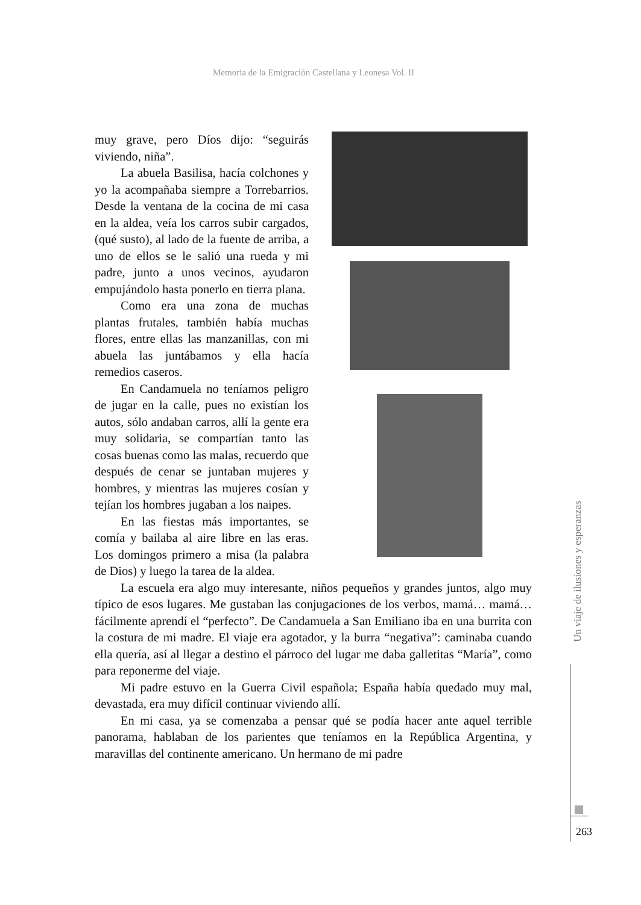Memoria de la Emigración Castellana y Leonesa Vol. II
muy grave, pero Díos dijo: “seguirás viviendo, niña”.
La abuela Basilisa, hacía colchones y yo la acompañaba siempre a Torrebarrios. Desde la ventana de la cocina de mi casa en la aldea, veía los carros subir cargados, (qué susto), al lado de la fuente de arriba, a uno de ellos se le salió una rueda y mi padre, junto a unos vecinos, ayudaron empujándolo hasta ponerlo en tierra plana.
Como era una zona de muchas plantas frutales, también había muchas flores, entre ellas las manzanillas, con mi abuela las juntábamos y ella hacía remedios caseros.
En Candamuela no teníamos peligro de jugar en la calle, pues no existían los autos, sólo andaban carros, allí la gente era muy solidaria, se compartían tanto las cosas buenas como las malas, recuerdo que después de cenar se juntaban mujeres y hombres, y mientras las mujeres cosían y tejían los hombres jugaban a los naipes.
En las fiestas más importantes, se comía y bailaba al aire libre en las eras. Los domingos primero a misa (la palabra de Dios) y luego la tarea de la aldea.
La escuela era algo muy interesante, niños pequeños y grandes juntos, algo muy típico de esos lugares. Me gustaban las conjugaciones de los verbos, mamá… mamá… fácilmente aprendí el “perfecto”. De Candamuela a San Emiliano iba en una burrita con la costura de mi madre. El viaje era agotador, y la burra “negativa”: caminaba cuando ella quería, así al llegar a destino el párroco del lugar me daba galletitas “María”, como para reponerme del viaje.
Mi padre estuvo en la Guerra Civil española; España había quedado muy mal, devastada, era muy difícil continuar viviendo allí.
En mi casa, ya se comenzaba a pensar qué se podía hacer ante aquel terrible panorama, hablaban de los parientes que teníamos en la República Argentina, y maravillas del continente americano. Un hermano de mi padre
Un viaje de ilusiones y esperanzas
263